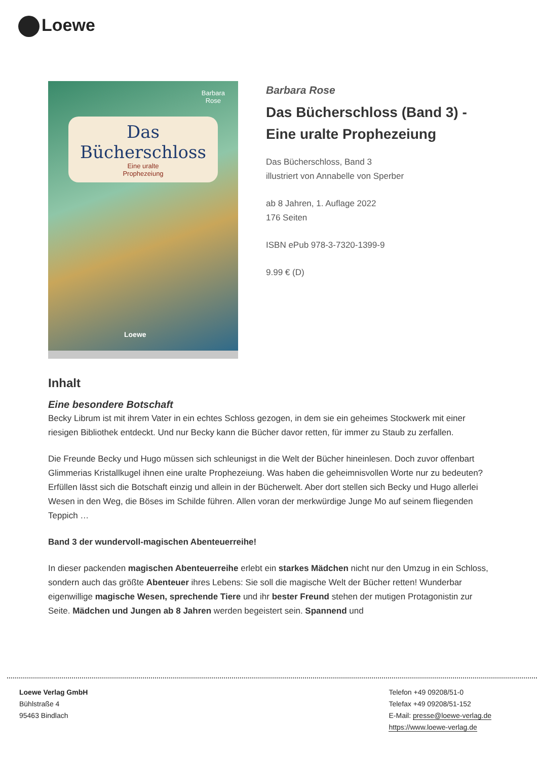Loewe
Barbara
Rose
Das
Bücherschloss
Eine uralte
Prophezeiung
Loewe
Barbara Rose
Das Bücherschloss (Band 3) - Eine uralte Prophezeiung
Das Bücherschloss, Band 3
illustriert von Annabelle von Sperber
ab 8 Jahren, 1. Auflage 2022
176 Seiten
ISBN ePub 978-3-7320-1399-9
9.99 € (D)
Inhalt
Eine besondere Botschaft
Becky Librum ist mit ihrem Vater in ein echtes Schloss gezogen, in dem sie ein geheimes Stockwerk mit einer riesigen Bibliothek entdeckt. Und nur Becky kann die Bücher davor retten, für immer zu Staub zu zerfallen.
Die Freunde Becky und Hugo müssen sich schleunigst in die Welt der Bücher hineinlesen. Doch zuvor offenbart Glimmerias Kristallkugel ihnen eine uralte Prophezeiung. Was haben die geheimnisvollen Worte nur zu bedeuten? Erfüllen lässt sich die Botschaft einzig und allein in der Bücherwelt. Aber dort stellen sich Becky und Hugo allerlei Wesen in den Weg, die Böses im Schilde führen. Allen voran der merkwürdige Junge Mo auf seinem fliegenden Teppich …
Band 3 der wundervoll-magischen Abenteuerreihe!
In dieser packenden magischen Abenteuerreihe erlebt ein starkes Mädchen nicht nur den Umzug in ein Schloss, sondern auch das größte Abenteuer ihres Lebens: Sie soll die magische Welt der Bücher retten! Wunderbar eigenwillige magische Wesen, sprechende Tiere und ihr bester Freund stehen der mutigen Protagonistin zur Seite. Mädchen und Jungen ab 8 Jahren werden begeistert sein. Spannend und
Loewe Verlag GmbH
Bühlstraße 4
95463 Bindlach
Telefon +49 09208/51-0
Telefax +49 09208/51-152
E-Mail: presse@loewe-verlag.de
https://www.loewe-verlag.de